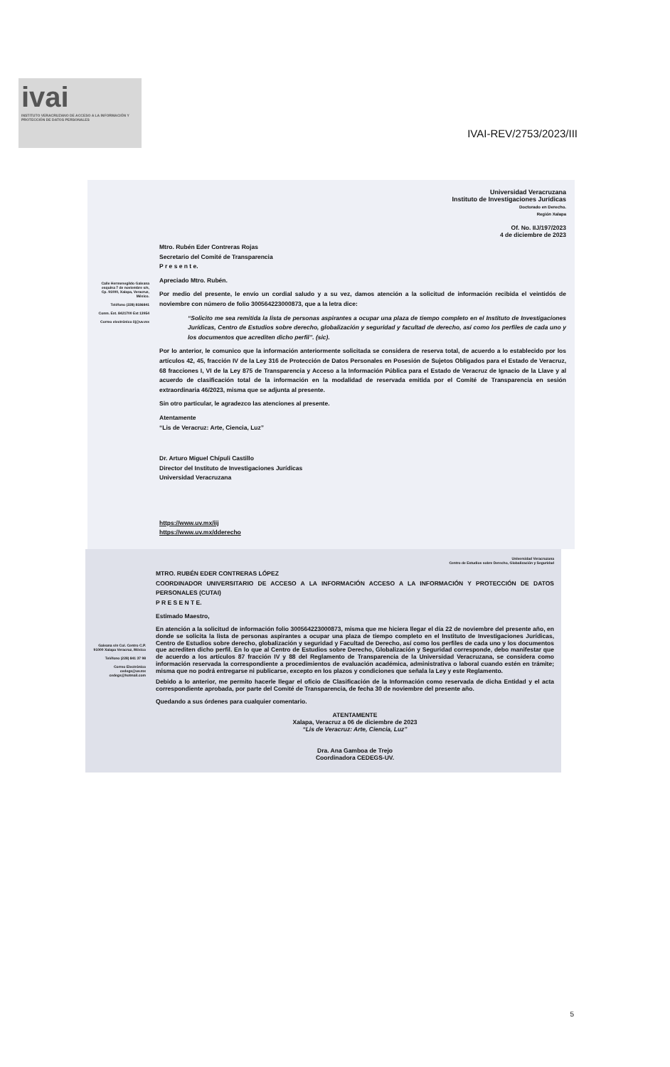ivai
INSTITUTO VERACRUZANO DE ACCESO A LA INFORMACIÓN Y PROTECCIÓN DE DATOS PERSONALES
IVAI-REV/2753/2023/III
Universidad Veracruzana
Instituto de Investigaciones Jurídicas
Doctorado en Derecho.
Región Xalapa
Of. No. IIJ/197/2023
4 de diciembre de 2023
Calle Hermenegildo Galeana esquina 7 de noviembre s/n, Cp. 91000, Xalapa, Veracruz, México.
Teléfono (228) 8186841
Conm. Ext. 8421700 Ext 13954
Correo electrónico iij@uv.mx
Mtro. Rubén Eder Contreras Rojas
Secretario del Comité de Transparencia
P r e s e n t e.
Apreciado Mtro. Rubén.
Por medio del presente, le envío un cordial saludo y a su vez, damos atención a la solicitud de información recibida el veintidós de noviembre con número de folio 300564223000873, que a la letra dice:
“Solicito me sea remitida la lista de personas aspirantes a ocupar una plaza de tiempo completo en el Instituto de Investigaciones Jurídicas, Centro de Estudios sobre derecho, globalización y seguridad y facultad de derecho, así como los perfiles de cada uno y los documentos que acrediten dicho perfil”. (sic).
Por lo anterior, le comunico que la información anteriormente solicitada se considera de reserva total, de acuerdo a lo establecido por los artículos 42, 45, fracción IV de la Ley 316 de Protección de Datos Personales en Posesión de Sujetos Obligados para el Estado de Veracruz, 68 fracciones I, VI de la Ley 875 de Transparencia y Acceso a la Información Pública para el Estado de Veracruz de Ignacio de la Llave y al acuerdo de clasificación total de la información en la modalidad de reservada emitida por el Comité de Transparencia en sesión extraordinaria 46/2023, misma que se adjunta al presente.
Sin otro particular, le agradezco las atenciones al presente.
Atentamente
“Lis de Veracruz: Arte, Ciencia, Luz”
Dr. Arturo Miguel Chípuli Castillo
Director del Instituto de Investigaciones Jurídicas
Universidad Veracruzana
https://www.uv.mx/iij
https://www.uv.mx/dderecho
Universidad Veracruzana
Centro de Estudios sobre Derecho, Globalización y Seguridad
Galeana s/n Col. Centro C.P. 91000 Xalapa Veracruz, México
Teléfono (228) 841 37 98
Correo Electrónico cedegs@uv.mx cedegs@hotmail.com
MTRO. RUBÉN EDER CONTRERAS LÓPEZ
COORDINADOR UNIVERSITARIO DE ACCESO A LA INFORMACIÓN ACCESO A LA INFORMACIÓN Y PROTECCIÓN DE DATOS PERSONALES (CUTAI)
P R E S E N T E.
Estimado Maestro,
En atención a la solicitud de información folio 300564223000873, misma que me hiciera llegar el día 22 de noviembre del presente año, en donde se solicita la lista de personas aspirantes a ocupar una plaza de tiempo completo en el Instituto de Investigaciones Jurídicas, Centro de Estudios sobre derecho, globalización y seguridad y Facultad de Derecho, así como los perfiles de cada uno y los documentos que acrediten dicho perfil. En lo que al Centro de Estudios sobre Derecho, Globalización y Seguridad corresponde, debo manifestar que de acuerdo a los artículos 87 fracción IV y 88 del Reglamento de Transparencia de la Universidad Veracruzana, se considera como información reservada la correspondiente a procedimientos de evaluación académica, administrativa o laboral cuando estén en trámite; misma que no podrá entregarse ni publicarse, excepto en los plazos y condiciones que señala la Ley y este Reglamento.
Debido a lo anterior, me permito hacerle llegar el oficio de Clasificación de la Información como reservada de dicha Entidad y el acta correspondiente aprobada, por parte del Comité de Transparencia, de fecha 30 de noviembre del presente año.
Quedando a sus órdenes para cualquier comentario.
ATENTAMENTE
Xalapa, Veracruz a 06 de diciembre de 2023
“Lis de Veracruz: Arte, Ciencia, Luz”
Dra. Ana Gamboa de Trejo
Coordinadora CEDEGS-UV.
5